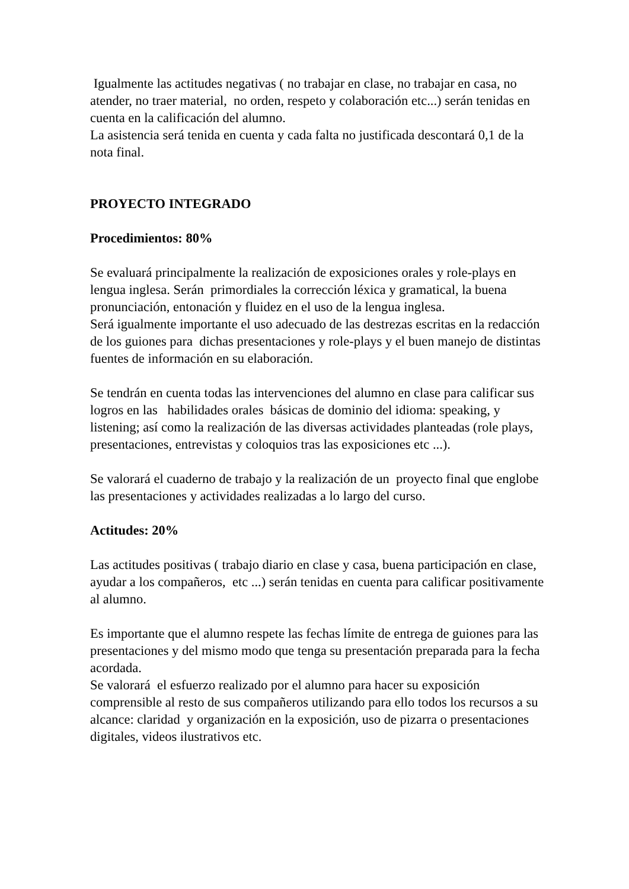Igualmente las actitudes negativas ( no trabajar en clase, no trabajar en casa, no atender, no traer material, no orden, respeto y colaboración etc...) serán tenidas en cuenta en la calificación del alumno.
La asistencia será tenida en cuenta y cada falta no justificada descontará 0,1 de la nota final.
PROYECTO INTEGRADO
Procedimientos: 80%
Se evaluará principalmente la realización de exposiciones orales y role-plays en lengua inglesa. Serán primordiales la corrección léxica y gramatical, la buena pronunciación, entonación y fluidez en el uso de la lengua inglesa.
Será igualmente importante el uso adecuado de las destrezas escritas en la redacción de los guiones para dichas presentaciones y role-plays y el buen manejo de distintas fuentes de información en su elaboración.
Se tendrán en cuenta todas las intervenciones del alumno en clase para calificar sus logros en las habilidades orales básicas de dominio del idioma: speaking, y listening; así como la realización de las diversas actividades planteadas (role plays, presentaciones, entrevistas y coloquios tras las exposiciones etc ...).
Se valorará el cuaderno de trabajo y la realización de un proyecto final que englobe las presentaciones y actividades realizadas a lo largo del curso.
Actitudes: 20%
Las actitudes positivas ( trabajo diario en clase y casa, buena participación en clase, ayudar a los compañeros, etc ...) serán tenidas en cuenta para calificar positivamente al alumno.
Es importante que el alumno respete las fechas límite de entrega de guiones para las presentaciones y del mismo modo que tenga su presentación preparada para la fecha acordada.
Se valorará el esfuerzo realizado por el alumno para hacer su exposición comprensible al resto de sus compañeros utilizando para ello todos los recursos a su alcance: claridad y organización en la exposición, uso de pizarra o presentaciones digitales, videos ilustrativos etc.